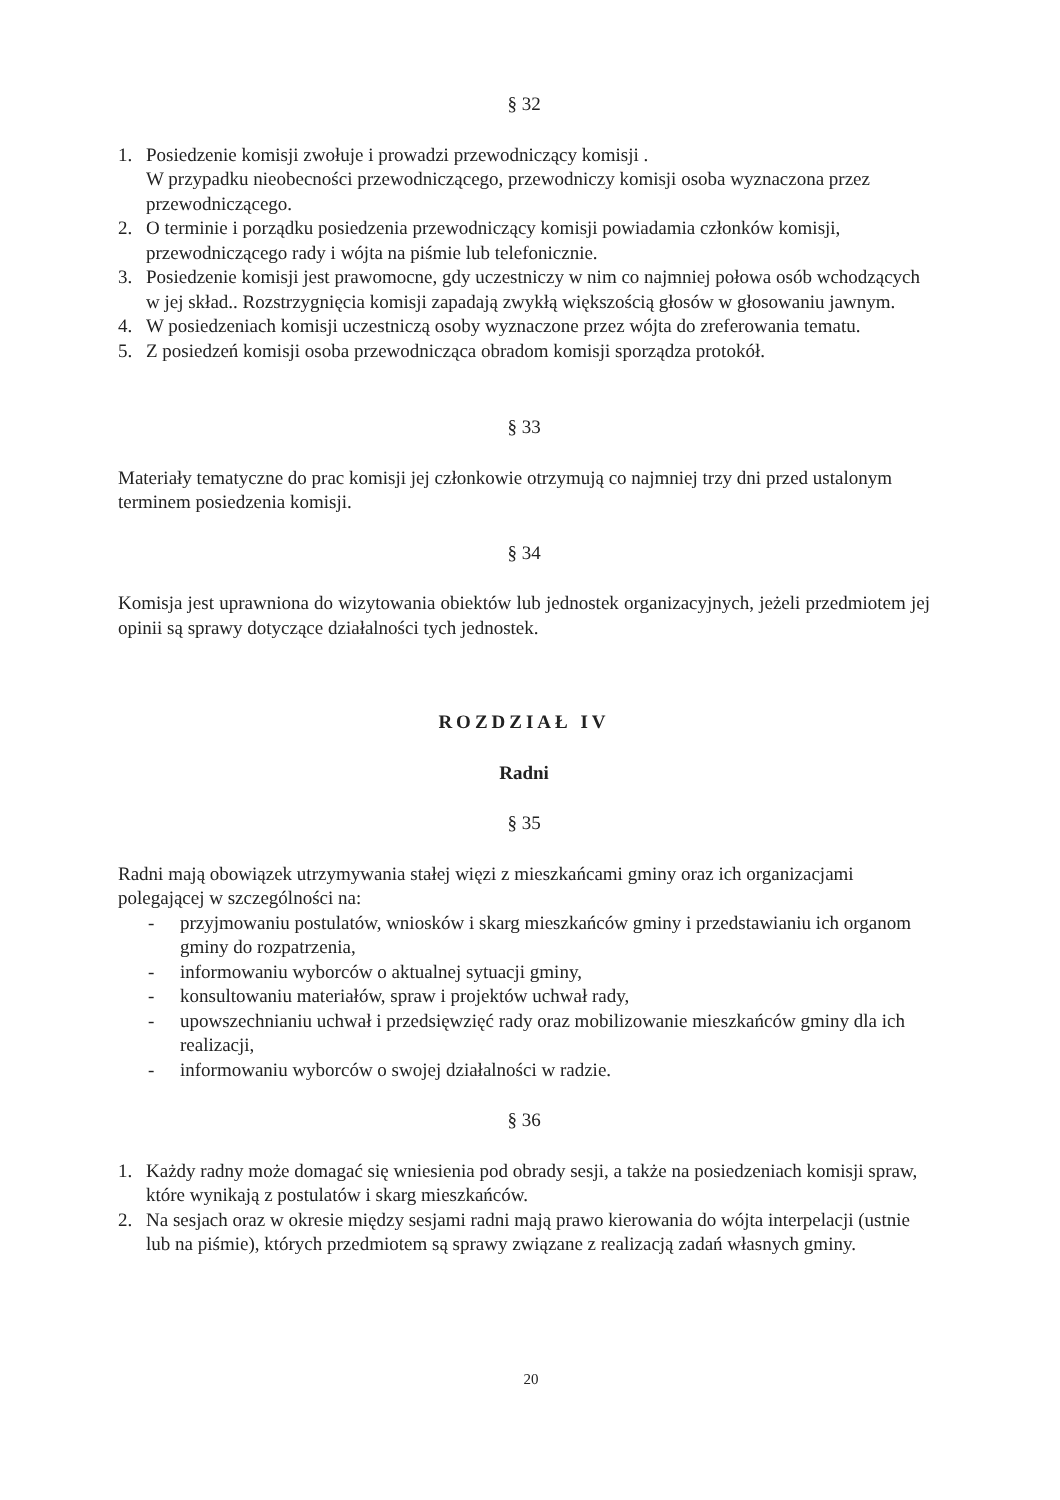§ 32
1. Posiedzenie komisji zwołuje i prowadzi przewodniczący komisji .
W przypadku nieobecności przewodniczącego, przewodniczy komisji osoba wyznaczona przez przewodniczącego.
2. O terminie i porządku posiedzenia przewodniczący komisji powiadamia członków komisji, przewodniczącego rady i wójta na piśmie lub telefonicznie.
3. Posiedzenie komisji jest prawomocne, gdy uczestniczy w nim co najmniej połowa osób wchodzących w jej skład.. Rozstrzygnięcia komisji zapadają zwykłą większością głosów w głosowaniu jawnym.
4. W posiedzeniach komisji uczestniczą osoby wyznaczone przez wójta do zreferowania tematu.
5. Z posiedzeń komisji osoba przewodnicząca obradom komisji sporządza protokół.
§ 33
Materiały tematyczne do prac komisji jej członkowie otrzymują co najmniej trzy dni przed ustalonym terminem posiedzenia komisji.
§ 34
Komisja jest uprawniona do wizytowania obiektów lub jednostek organizacyjnych, jeżeli przedmiotem jej opinii są sprawy dotyczące działalności tych jednostek.
ROZDZIAŁ IV
Radni
§ 35
Radni mają obowiązek utrzymywania stałej więzi z mieszkańcami gminy oraz ich organizacjami polegającej w szczególności na:
- przyjmowaniu postulatów, wniosków i skarg mieszkańców gminy i przedstawianiu ich organom gminy do rozpatrzenia,
- informowaniu wyborców o aktualnej sytuacji gminy,
- konsultowaniu materiałów, spraw i projektów uchwał rady,
- upowszechnianiu uchwał i przedsięwzięć rady oraz mobilizowanie mieszkańców gminy dla ich realizacji,
- informowaniu wyborców o swojej działalności w radzie.
§ 36
1. Każdy radny może domagać się wniesienia pod obrady sesji, a także na posiedzeniach komisji spraw, które wynikają z postulatów i skarg mieszkańców.
2. Na sesjach oraz w okresie między sesjami radni mają prawo kierowania do wójta interpelacji (ustnie lub na piśmie), których przedmiotem są sprawy związane z realizacją zadań własnych gminy.
20